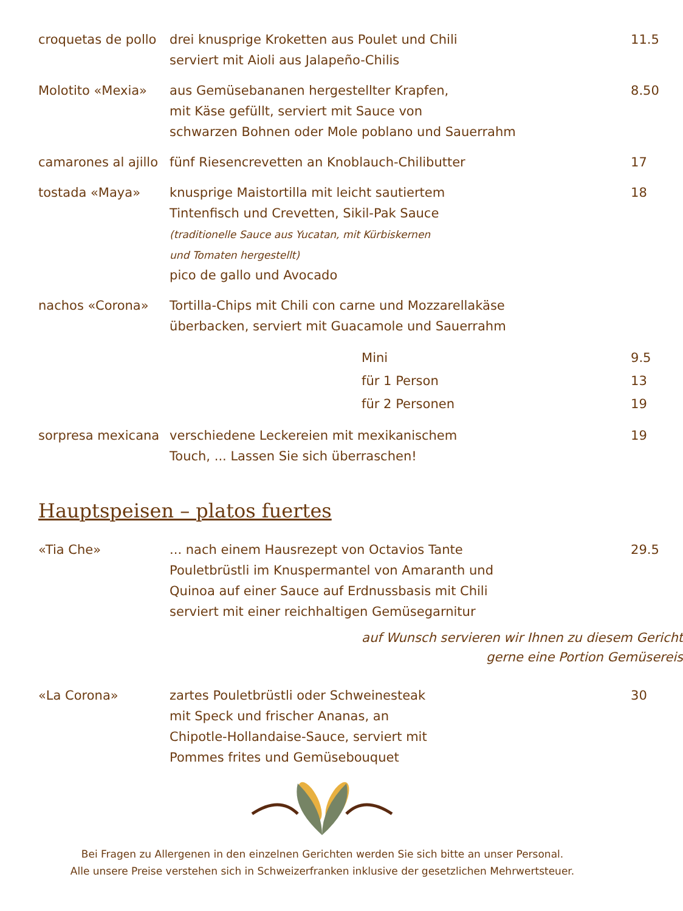| croquetas de pollo | drei knusprige Kroketten aus Poulet und Chili serviert mit Aioli aus Jalapeño-Chilis | 11.5 |
| Molotito «Mexia» | aus Gemüsebananen hergestellter Krapfen, mit Käse gefüllt, serviert mit Sauce von schwarzen Bohnen oder Mole poblano und Sauerrahm | 8.50 |
| camarones al ajillo | fünf Riesencrevetten an Knoblauch-Chilibutter | 17 |
| tostada «Maya» | knusprige Maistortilla mit leicht sautiertem Tintenfisch und Crevetten, Sikil-Pak Sauce (traditionelle Sauce aus Yucatan, mit Kürbiskernen und Tomaten hergestellt) pico de gallo und Avocado | 18 |
| nachos «Corona» | Tortilla-Chips mit Chili con carne und Mozzarellakäse überbacken, serviert mit Guacamole und Sauerrahm | |
| | Mini | 9.5 |
| | für 1 Person | 13 |
| | für 2 Personen | 19 |
| sorpresa mexicana | verschiedene Leckereien mit mexikanischem Touch, ... Lassen Sie sich überraschen! | 19 |
| Hauptspeisen – platos fuertes | | |
| «Tia Che» | ... nach einem Hausrezept von Octavios Tante Pouletbrüstli im Knuspermantel von Amaranth und Quinoa auf einer Sauce auf Erdnussbasis mit Chili serviert mit einer reichhaltigen Gemüsegarnitur | 29.5 |
| auf Wunsch servieren wir Ihnen zu diesem Gericht gerne eine Portion Gemüsereis | | |
| «La Corona» | zartes Pouletbrüstli oder Schweinesteak mit Speck und frischer Ananas, an Chipotle-Hollandaise-Sauce, serviert mit Pommes frites und Gemüsebouquet | 30 |
Bei Fragen zu Allergenen in den einzelnen Gerichten werden Sie sich bitte an unser Personal.
Alle unsere Preise verstehen sich in Schweizerfranken inklusive der gesetzlichen Mehrwertsteuer.